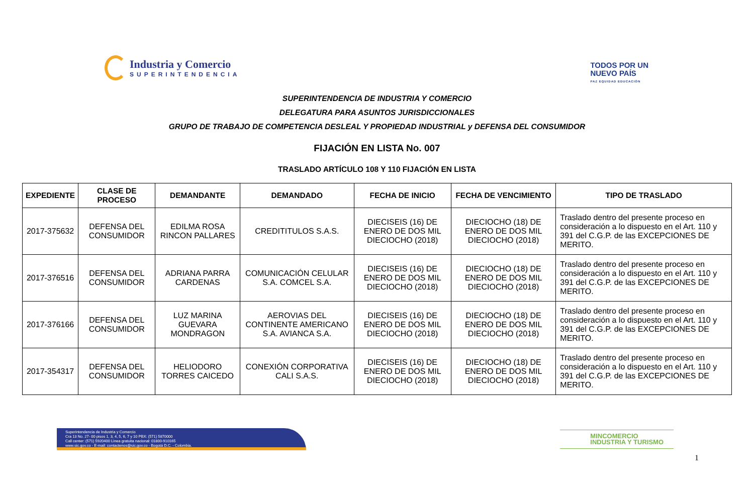Industria y Comercio
SUPERINTENDENCIA
TODOS POR UN
NUEVO PAÍS
PAZ EQUIDAD EDUCACIÓN
SUPERINTENDENCIA DE INDUSTRIA Y COMERCIO
DELEGATURA PARA ASUNTOS JURISDICCIONALES
GRUPO DE TRABAJO DE COMPETENCIA DESLEAL Y PROPIEDAD INDUSTRIAL y DEFENSA DEL CONSUMIDOR
FIJACIÓN EN LISTA No. 007
TRASLADO ARTÍCULO 108 Y 110 FIJACIÓN EN LISTA
| EXPEDIENTE | CLASE DE PROCESO | DEMANDANTE | DEMANDADO | FECHA DE INICIO | FECHA DE VENCIMIENTO | TIPO DE TRASLADO |
| --- | --- | --- | --- | --- | --- | --- |
| 2017-375632 | DEFENSA DEL CONSUMIDOR | EDILMA ROSA RINCON PALLARES | CREDITITULOS S.A.S. | DIECISEIS (16) DE ENERO DE DOS MIL DIECIOCHO (2018) | DIECIOCHO (18) DE ENERO DE DOS MIL DIECIOCHO (2018) | Traslado dentro del presente proceso en consideración a lo dispuesto en el Art. 110 y 391 del C.G.P. de las EXCEPCIONES DE MERITO. |
| 2017-376516 | DEFENSA DEL CONSUMIDOR | ADRIANA PARRA CARDENAS | COMUNICACIÓN CELULAR S.A. COMCEL S.A. | DIECISEIS (16) DE ENERO DE DOS MIL DIECIOCHO (2018) | DIECIOCHO (18) DE ENERO DE DOS MIL DIECIOCHO (2018) | Traslado dentro del presente proceso en consideración a lo dispuesto en el Art. 110 y 391 del C.G.P. de las EXCEPCIONES DE MERITO. |
| 2017-376166 | DEFENSA DEL CONSUMIDOR | LUZ MARINA GUEVARA MONDRAGON | AEROVIAS DEL CONTINENTE AMERICANO S.A. AVIANCA S.A. | DIECISEIS (16) DE ENERO DE DOS MIL DIECIOCHO (2018) | DIECIOCHO (18) DE ENERO DE DOS MIL DIECIOCHO (2018) | Traslado dentro del presente proceso en consideración a lo dispuesto en el Art. 110 y 391 del C.G.P. de las EXCEPCIONES DE MERITO. |
| 2017-354317 | DEFENSA DEL CONSUMIDOR | HELIODORO TORRES CAICEDO | CONEXIÓN CORPORATIVA CALI S.A.S. | DIECISEIS (16) DE ENERO DE DOS MIL DIECIOCHO (2018) | DIECIOCHO (18) DE ENERO DE DOS MIL DIECIOCHO (2018) | Traslado dentro del presente proceso en consideración a lo dispuesto en el Art. 110 y 391 del C.G.P. de las EXCEPCIONES DE MERITO. |
Superintendencia de Industria y Comercio
Cra 13 No. 27- 00 pisos 1, 3, 4, 5, 6, 7 y 10 PBX: (571) 5870000
Call center: (571) 5920400 Línea gratuita nacional: 01800-910165
www.sic.gov.co - E-mail: contactenos@sic.gov.co - Bogotá D.C. - Colombia.
MINCOMERCIO
INDUSTRIA Y TURISMO
1